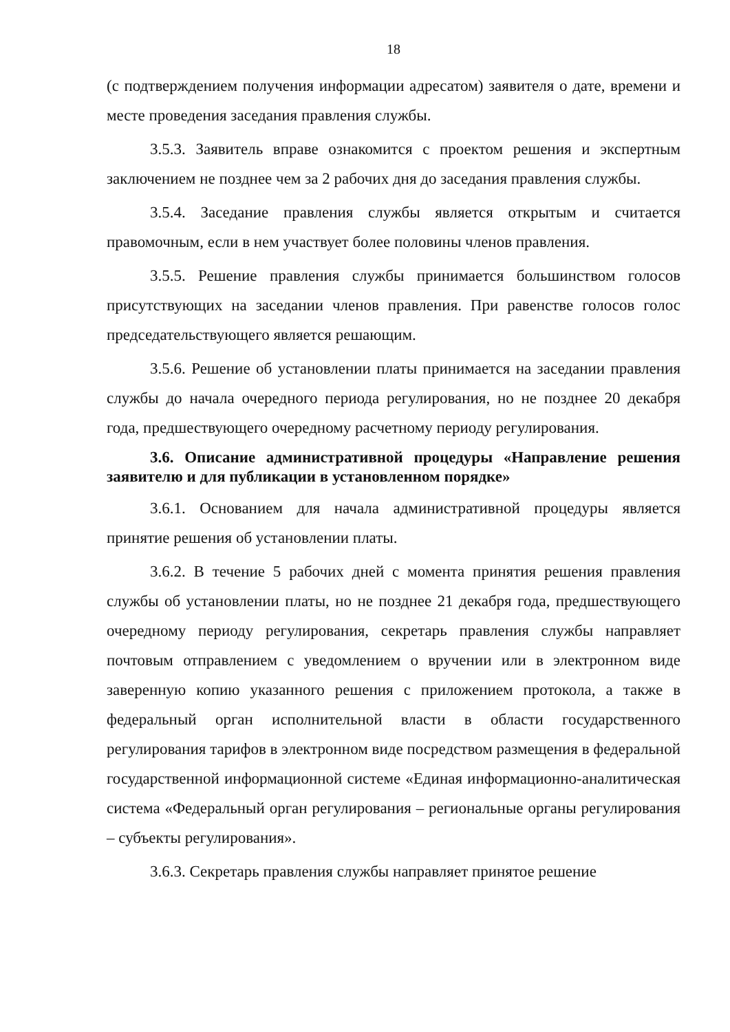18
(с подтверждением получения информации адресатом) заявителя о дате, времени и месте проведения заседания правления службы.
3.5.3. Заявитель вправе ознакомится с проектом решения и экспертным заключением не позднее чем за 2 рабочих дня до заседания правления службы.
3.5.4. Заседание правления службы является открытым и считается правомочным, если в нем участвует более половины членов правления.
3.5.5. Решение правления службы принимается большинством голосов присутствующих на заседании членов правления. При равенстве голосов голос председательствующего является решающим.
3.5.6. Решение об установлении платы принимается на заседании правления службы до начала очередного периода регулирования, но не позднее 20 декабря года, предшествующего очередному расчетному периоду регулирования.
3.6. Описание административной процедуры «Направление решения заявителю и для публикации в установленном порядке»
3.6.1. Основанием для начала административной процедуры является принятие решения об установлении платы.
3.6.2. В течение 5 рабочих дней с момента принятия решения правления службы об установлении платы, но не позднее 21 декабря года, предшествующего очередному периоду регулирования, секретарь правления службы направляет почтовым отправлением с уведомлением о вручении или в электронном виде заверенную копию указанного решения с приложением протокола, а также в федеральный орган исполнительной власти в области государственного регулирования тарифов в электронном виде посредством размещения в федеральной государственной информационной системе «Единая информационно-аналитическая система «Федеральный орган регулирования – региональные органы регулирования – субъекты регулирования».
3.6.3. Секретарь правления службы направляет принятое решение